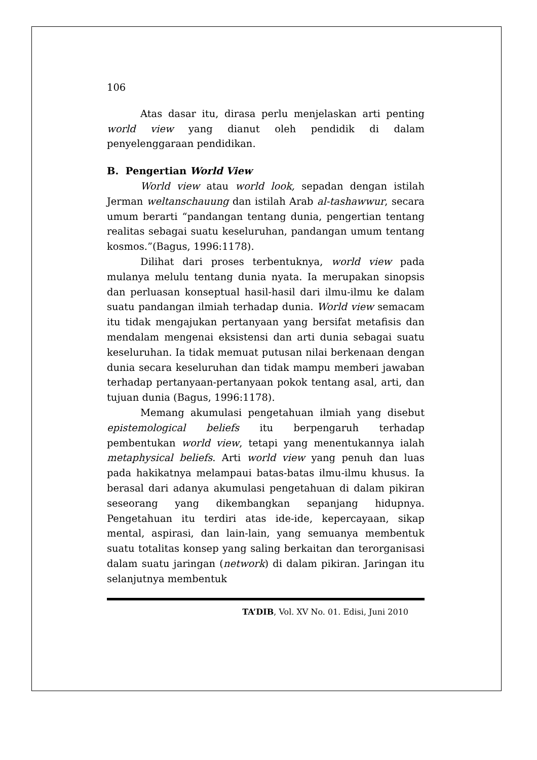106
Atas dasar itu, dirasa perlu menjelaskan arti penting world view yang dianut oleh pendidik di dalam penyelenggaraan pendidikan.
B. Pengertian World View
World view atau world look, sepadan dengan istilah Jerman weltanschauung dan istilah Arab al-tashawwur, secara umum berarti “pandangan tentang dunia, pengertian tentang realitas sebagai suatu keseluruhan, pandangan umum tentang kosmos.”(Bagus, 1996:1178).
Dilihat dari proses terbentuknya, world view pada mulanya melulu tentang dunia nyata. Ia merupakan sinopsis dan perluasan konseptual hasil-hasil dari ilmu-ilmu ke dalam suatu pandangan ilmiah terhadap dunia. World view semacam itu tidak mengajukan pertanyaan yang bersifat metafisis dan mendalam mengenai eksistensi dan arti dunia sebagai suatu keseluruhan. Ia tidak memuat putusan nilai berkenaan dengan dunia secara keseluruhan dan tidak mampu memberi jawaban terhadap pertanyaan-pertanyaan pokok tentang asal, arti, dan tujuan dunia (Bagus, 1996:1178).
Memang akumulasi pengetahuan ilmiah yang disebut epistemological beliefs itu berpengaruh terhadap pembentukan world view, tetapi yang menentukannya ialah metaphysical beliefs. Arti world view yang penuh dan luas pada hakikatnya melampaui batas-batas ilmu-ilmu khusus. Ia berasal dari adanya akumulasi pengetahuan di dalam pikiran seseorang yang dikembangkan sepanjang hidupnya. Pengetahuan itu terdiri atas ide-ide, kepercayaan, sikap mental, aspirasi, dan lain-lain, yang semuanya membentuk suatu totalitas konsep yang saling berkaitan dan terorganisasi dalam suatu jaringan (network) di dalam pikiran. Jaringan itu selanjutnya membentuk
TA’DIB, Vol. XV No. 01. Edisi, Juni 2010